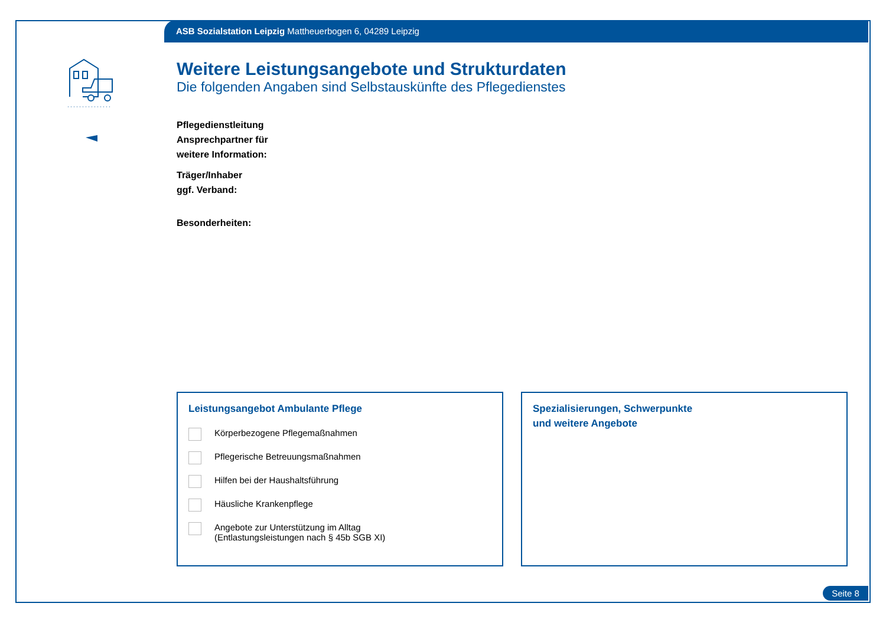ASB Sozialstation Leipzig Mattheuerbogen 6, 04289 Leipzig
Weitere Leistungsangebote und Strukturdaten
Die folgenden Angaben sind Selbstauskünfte des Pflegedienstes
Pflegedienstleitung
Ansprechpartner für
weitere Information:
Träger/Inhaber
ggf. Verband:
Besonderheiten:
Leistungsangebot Ambulante Pflege
Körperbezogene Pflegemaßnahmen
Pflegerische Betreuungsmaßnahmen
Hilfen bei der Haushaltsführung
Häusliche Krankenpflege
Angebote zur Unterstützung im Alltag
(Entlastungsleistungen nach § 45b SGB XI)
Spezialisierungen, Schwerpunkte
und weitere Angebote
Seite 8